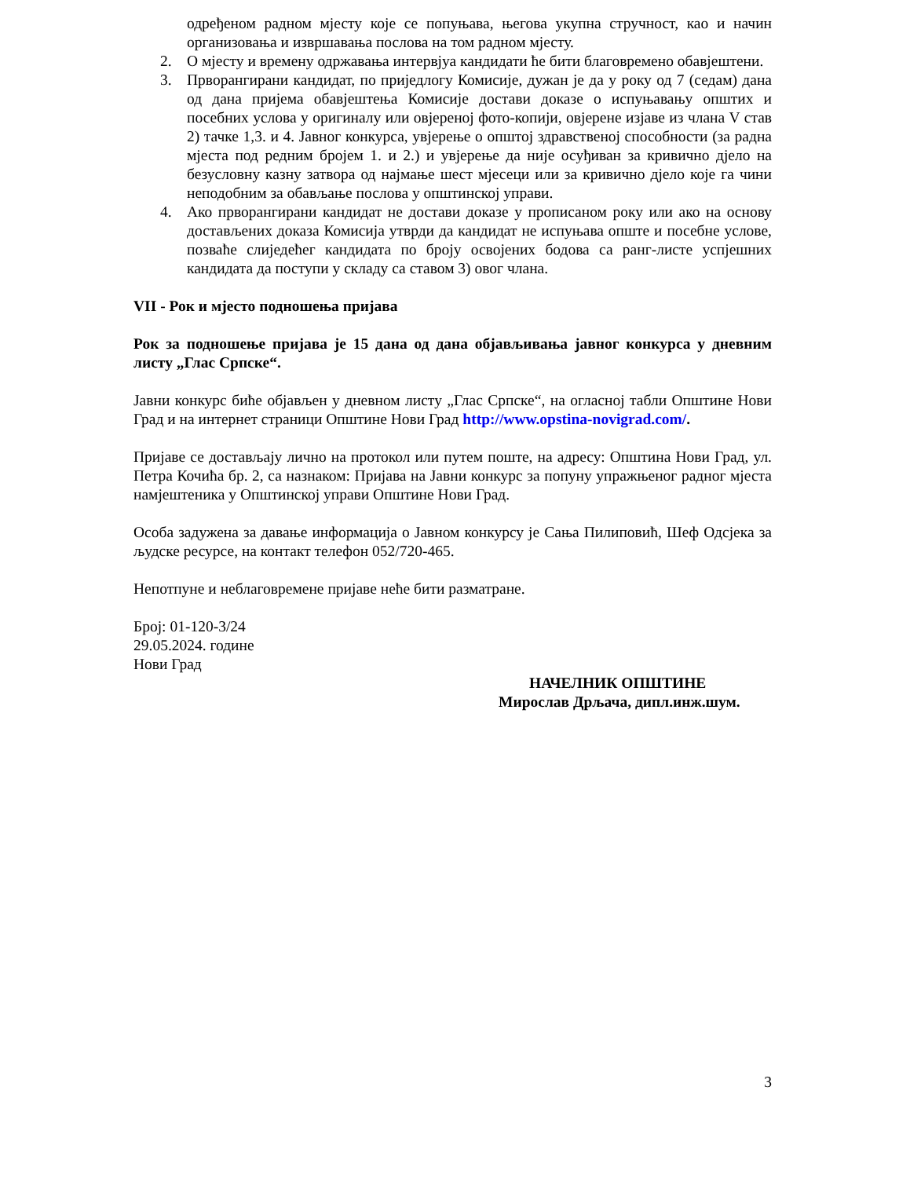одређеном радном мјесту које се попуњава, његова укупна стручност, као и начин организовања и извршавања послова на том радном мјесту.
2. О мјесту и времену одржавања интервјуа кандидати ће бити благовремено обавјештени.
3. Прворангирани кандидат, по приједлогу Комисије, дужан је да у року од 7 (седам) дана од дана пријема обавјештења Комисије достави доказе о испуњавању општих и посебних услова у оригиналу или овјереној фото-копији, овјерене изјаве из члана V став 2) тачке 1,3. и 4. Јавног конкурса, увјерење о општој здравственој способности (за радна мјеста под редним бројем 1. и 2.) и увјерење да није осуђиван за кривично дјело на безусловну казну затвора од најмање шест мјесеци или за кривично дјело које га чини неподобним за обављање послова у општинској управи.
4. Ако прворангирани кандидат не достави доказе у прописаном року или ако на основу достављених доказа Комисија утврди да кандидат не испуњава опште и посебне услове, позваће слиједећег кандидата по броју освојених бодова са ранг-листе успјешних кандидата да поступи у складу са ставом 3) овог члана.
VII - Рок и мјесто подношења пријава
Рок за подношење пријава је 15 дана од дана објављивања јавног конкурса у дневним листу „Глас Српске“.
Јавни конкурс биће објављен у дневном листу „Глас Српске“, на огласној табли Општине Нови Град и на интернет страници Општине Нови Град http://www.opstina-novigrad.com/.
Пријаве се достављају лично на протокол или путем поште, на адресу: Општина Нови Град, ул. Петра Кочића бр. 2, са назнаком: Пријава на Јавни конкурс за попуну упражњеног радног мјеста намјештеника у Општинској управи Општине Нови Град.
Особа задужена за давање информација о Јавном конкурсу је Сања Пилиповић, Шеф Одсјека за људске ресурсе, на контакт телефон 052/720-465.
Непотпуне и неблаговремене пријаве неће бити разматране.
Број: 01-120-3/24
29.05.2024. године
Нови Град
НАЧЕЛНИК ОПШТИНЕ
Мирослав Дрљача, дипл.инж.шум.
3